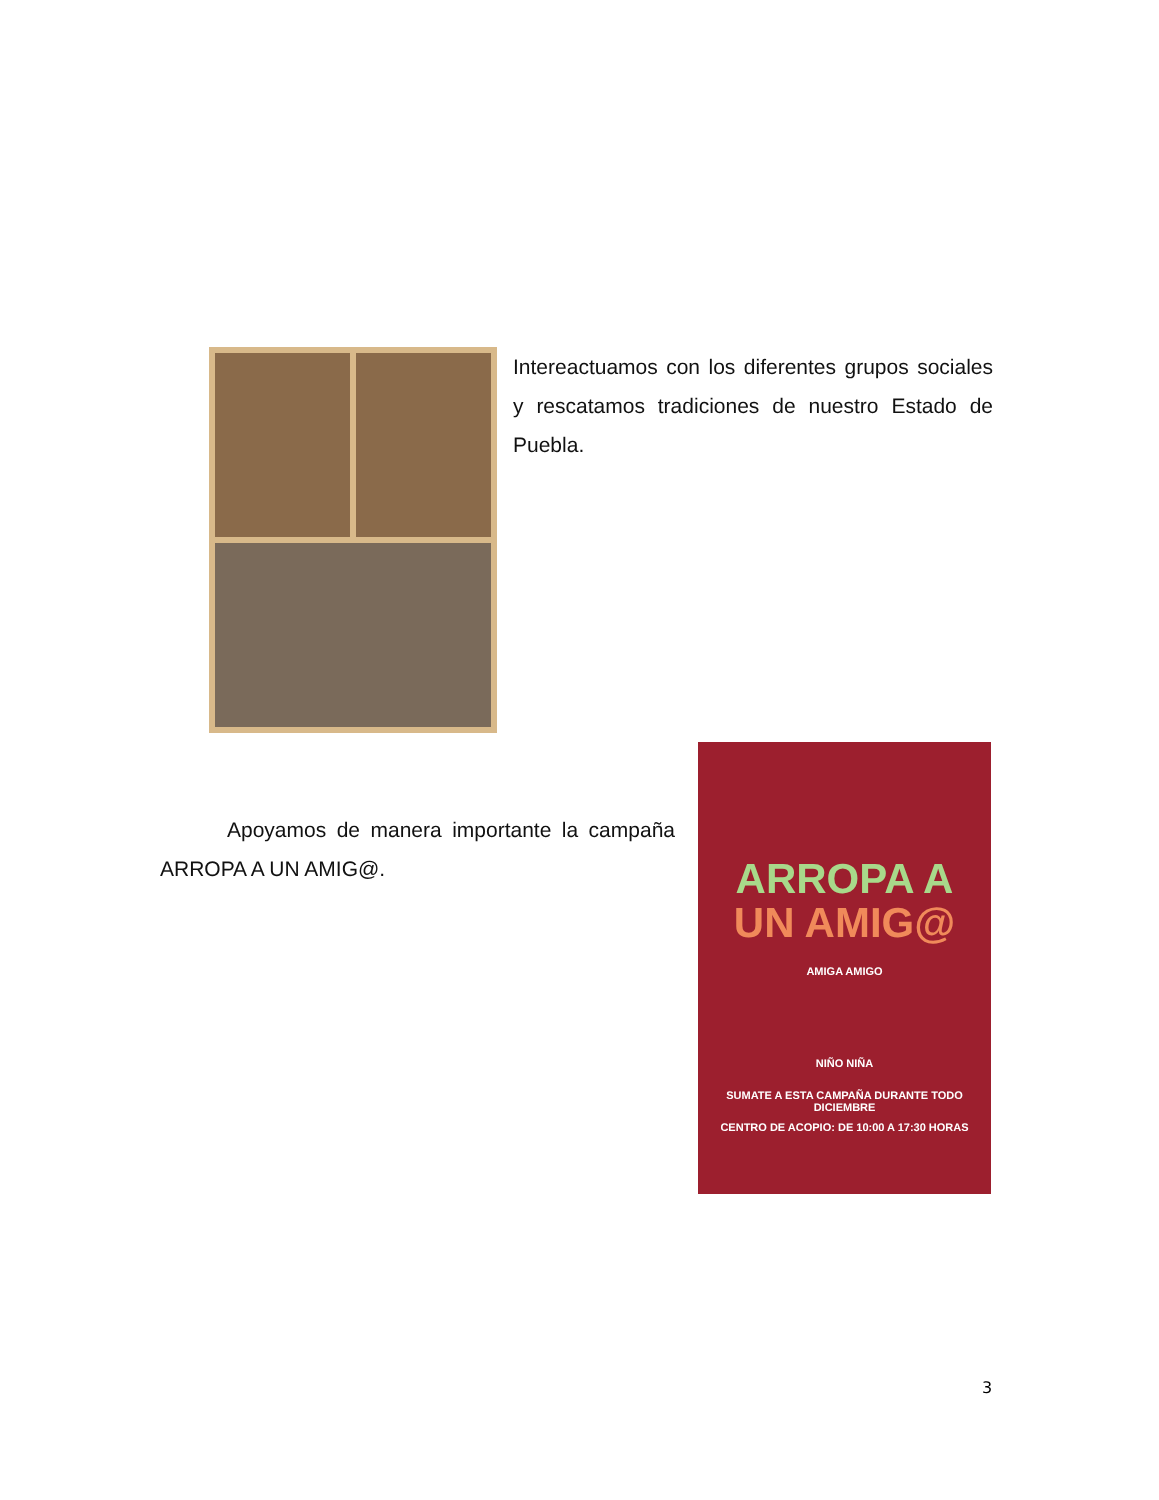Intereactuamos con los diferentes grupos sociales y rescatamos tradiciones de nuestro Estado de Puebla.
Apoyamos de manera importante la campaña ARROPA A UN AMIG@.
ARROPA A
UN AMIG@
AMIGA AMIGO
NIÑO NIÑA
SUMATE A ESTA CAMPAÑA DURANTE TODO DICIEMBRE
CENTRO DE ACOPIO: DE 10:00 A 17:30 HORAS
3